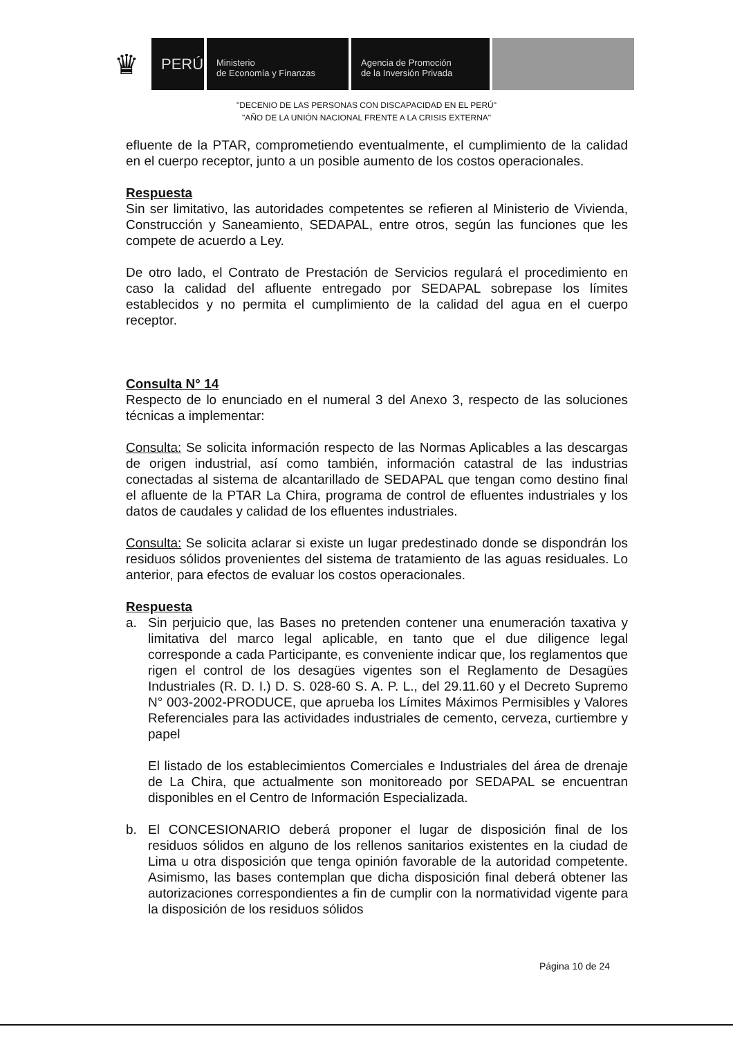♛
PERÚ
Ministerio
de Economía y Finanzas
Agencia de Promoción
de la Inversión Privada
"DECENIO DE LAS PERSONAS CON DISCAPACIDAD EN EL PERÚ"
"AÑO DE LA UNIÓN NACIONAL FRENTE A LA CRISIS EXTERNA"
efluente de la PTAR, comprometiendo eventualmente, el cumplimiento de la calidad en el cuerpo receptor, junto a un posible aumento de los costos operacionales.
Respuesta
Sin ser limitativo, las autoridades competentes se refieren al Ministerio de Vivienda, Construcción y Saneamiento, SEDAPAL, entre otros, según las funciones que les compete de acuerdo a Ley.
De otro lado, el Contrato de Prestación de Servicios regulará el procedimiento en caso la calidad del afluente entregado por SEDAPAL sobrepase los límites establecidos y no permita el cumplimiento de la calidad del agua en el cuerpo receptor.
Consulta N° 14
Respecto de lo enunciado en el numeral 3 del Anexo 3, respecto de las soluciones técnicas a implementar:
Consulta: Se solicita información respecto de las Normas Aplicables a las descargas de origen industrial, así como también, información catastral de las industrias conectadas al sistema de alcantarillado de SEDAPAL que tengan como destino final el afluente de la PTAR La Chira, programa de control de efluentes industriales y los datos de caudales y calidad de los efluentes industriales.
Consulta: Se solicita aclarar si existe un lugar predestinado donde se dispondrán los residuos sólidos provenientes del sistema de tratamiento de las aguas residuales. Lo anterior, para efectos de evaluar los costos operacionales.
Respuesta
a. Sin perjuicio que, las Bases no pretenden contener una enumeración taxativa y limitativa del marco legal aplicable, en tanto que el due diligence legal corresponde a cada Participante, es conveniente indicar que, los reglamentos que rigen el control de los desagües vigentes son el Reglamento de Desagües Industriales (R. D. I.) D. S. 028-60 S. A. P. L., del 29.11.60 y el Decreto Supremo N° 003-2002-PRODUCE, que aprueba los Límites Máximos Permisibles y Valores Referenciales para las actividades industriales de cemento, cerveza, curtiembre y papel
El listado de los establecimientos Comerciales e Industriales del área de drenaje de La Chira, que actualmente son monitoreado por SEDAPAL se encuentran disponibles en el Centro de Información Especializada.
b. El CONCESIONARIO deberá proponer el lugar de disposición final de los residuos sólidos en alguno de los rellenos sanitarios existentes en la ciudad de Lima u otra disposición que tenga opinión favorable de la autoridad competente. Asimismo, las bases contemplan que dicha disposición final deberá obtener las autorizaciones correspondientes a fin de cumplir con la normatividad vigente para la disposición de los residuos sólidos
Página 10 de 24